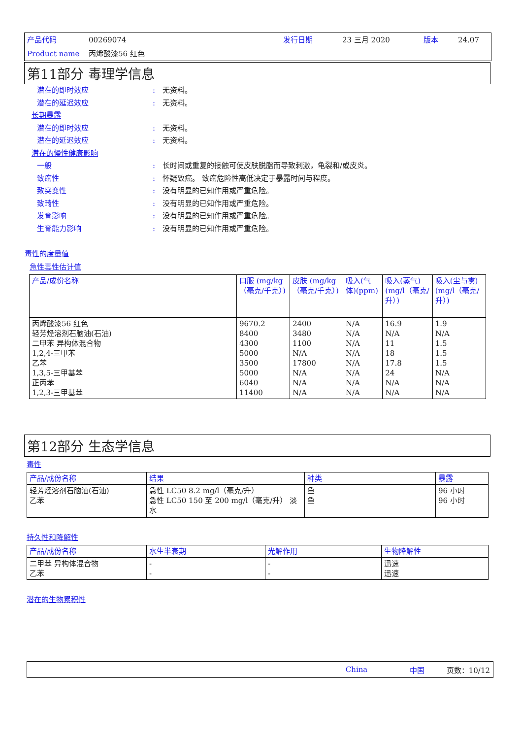产品代码 00269074 发行日期 23 三月 2020 版本 24.07
Product name 丙烯酸漆56 红色
第11部分 毒理学信息
潜在的即时效应: 无资料。
潜在的延迟效应: 无资料。
长期暴露
潜在的即时效应: 无资料。
潜在的延迟效应: 无资料。
潜在的慢性健康影响
一般: 长时间或重复的接触可使皮肤脱脂而导致刺激，龟裂和/或皮炎。
致癌性: 怀疑致癌。 致癌危险性高低决定于暴露时间与程度。
致突变性: 没有明显的已知作用或严重危险。
致畸性: 没有明显的已知作用或严重危险。
发育影响: 没有明显的已知作用或严重危险。
生育能力影响: 没有明显的已知作用或严重危险。
毒性的度量值
急性毒性估计值
| 产品/成份名称 | 口服 (mg/kg（毫克/千克）) | 皮肤 (mg/kg（毫克/千克）) | 吸入(气体)(ppm) | 吸入(蒸气)(mg/l（毫克/升）) | 吸入(尘与雾) (mg/l（毫克/升）) |
| --- | --- | --- | --- | --- | --- |
| 丙烯酸漆56 红色 轻芳烃溶剂石脑油(石油) 二甲苯 异构体混合物 1,2,4-三甲苯 乙苯 1,3,5-三甲基苯 正丙苯 1,2,3-三甲基苯 | 9670.2 8400 4300 5000 3500 5000 6040 11400 | 2400 3480 1100 N/A 17800 N/A N/A N/A | N/A N/A N/A N/A N/A N/A N/A N/A | 16.9 N/A 11 18 17.8 24 N/A N/A | 1.9 N/A 1.5 1.5 1.5 N/A N/A N/A |
第12部分 生态学信息
毒性
| 产品/成份名称 | 结果 | 种类 | 暴露 |
| --- | --- | --- | --- |
| 轻芳烃溶剂石脑油(石油) 乙苯 | 急性 LC50 8.2 mg/l（毫克/升） 急性 LC50 150 至 200 mg/l（毫克/升） 淡水 | 鱼 鱼 | 96 小时 96 小时 |
持久性和降解性
| 产品/成份名称 | 水生半衰期 | 光解作用 | 生物降解性 |
| --- | --- | --- | --- |
| 二甲苯 异构体混合物 乙苯 | - - | - - | 迅速 迅速 |
潜在的生物累积性
China 中国 页数：10/12